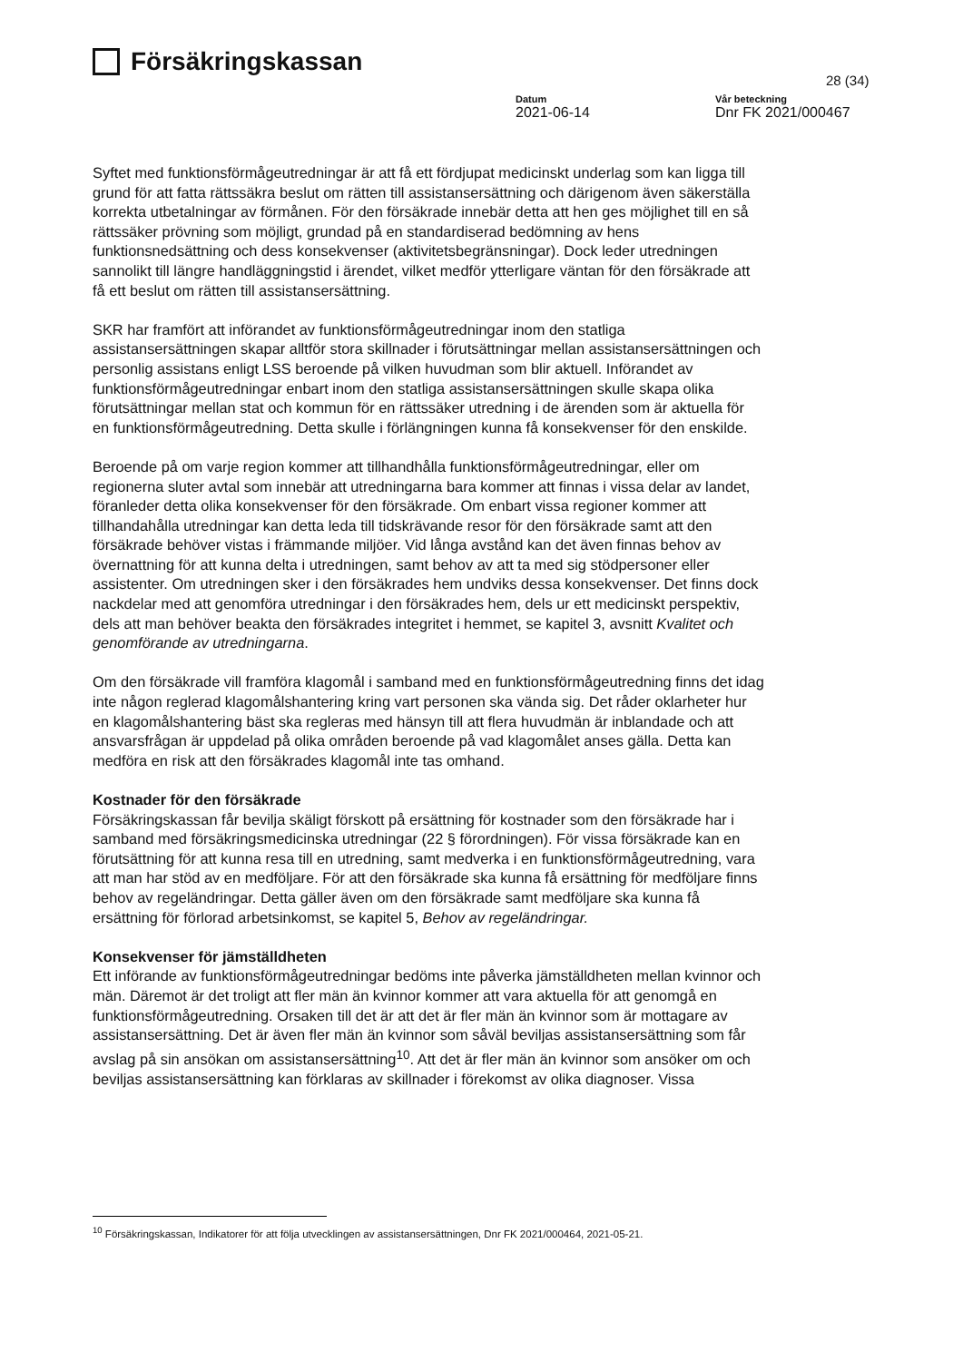Försäkringskassan
28 (34)
Datum
2021-06-14
Vår beteckning
Dnr FK 2021/000467
Syftet med funktionsförmågeutredningar är att få ett fördjupat medicinskt underlag som kan ligga till grund för att fatta rättssäkra beslut om rätten till assistansersättning och därigenom även säkerställa korrekta utbetalningar av förmånen. För den försäkrade innebär detta att hen ges möjlighet till en så rättssäker prövning som möjligt, grundad på en standardiserad bedömning av hens funktionsnedsättning och dess konsekvenser (aktivitetsbegränsningar). Dock leder utredningen sannolikt till längre handläggningstid i ärendet, vilket medför ytterligare väntan för den försäkrade att få ett beslut om rätten till assistansersättning.
SKR har framfört att införandet av funktionsförmågeutredningar inom den statliga assistansersättningen skapar alltför stora skillnader i förutsättningar mellan assistansersättningen och personlig assistans enligt LSS beroende på vilken huvudman som blir aktuell. Införandet av funktionsförmågeutredningar enbart inom den statliga assistansersättningen skulle skapa olika förutsättningar mellan stat och kommun för en rättssäker utredning i de ärenden som är aktuella för en funktionsförmågeutredning. Detta skulle i förlängningen kunna få konsekvenser för den enskilde.
Beroende på om varje region kommer att tillhandhålla funktionsförmågeutredningar, eller om regionerna sluter avtal som innebär att utredningarna bara kommer att finnas i vissa delar av landet, föranleder detta olika konsekvenser för den försäkrade. Om enbart vissa regioner kommer att tillhandahålla utredningar kan detta leda till tidskrävande resor för den försäkrade samt att den försäkrade behöver vistas i främmande miljöer. Vid långa avstånd kan det även finnas behov av övernattning för att kunna delta i utredningen, samt behov av att ta med sig stödpersoner eller assistenter. Om utredningen sker i den försäkrades hem undviks dessa konsekvenser. Det finns dock nackdelar med att genomföra utredningar i den försäkrades hem, dels ur ett medicinskt perspektiv, dels att man behöver beakta den försäkrades integritet i hemmet, se kapitel 3, avsnitt Kvalitet och genomförande av utredningarna.
Om den försäkrade vill framföra klagomål i samband med en funktionsförmågeutredning finns det idag inte någon reglerad klagomålshantering kring vart personen ska vända sig. Det råder oklarheter hur en klagomålshantering bäst ska regleras med hänsyn till att flera huvudmän är inblandade och att ansvarsfrågan är uppdelad på olika områden beroende på vad klagomålet anses gälla. Detta kan medföra en risk att den försäkrades klagomål inte tas omhand.
Kostnader för den försäkrade
Försäkringskassan får bevilja skäligt förskott på ersättning för kostnader som den försäkrade har i samband med försäkringsmedicinska utredningar (22 § förordningen). För vissa försäkrade kan en förutsättning för att kunna resa till en utredning, samt medverka i en funktionsförmågeutredning, vara att man har stöd av en medföljare. För att den försäkrade ska kunna få ersättning för medföljare finns behov av regeländringar. Detta gäller även om den försäkrade samt medföljare ska kunna få ersättning för förlorad arbetsinkomst, se kapitel 5, Behov av regeländringar.
Konsekvenser för jämställdheten
Ett införande av funktionsförmågeutredningar bedöms inte påverka jämställdheten mellan kvinnor och män. Däremot är det troligt att fler män än kvinnor kommer att vara aktuella för att genomgå en funktionsförmågeutredning. Orsaken till det är att det är fler män än kvinnor som är mottagare av assistansersättning. Det är även fler män än kvinnor som såväl beviljas assistansersättning som får avslag på sin ansökan om assistansersättning<sup>10</sup>. Att det är fler män än kvinnor som ansöker om och beviljas assistansersättning kan förklaras av skillnader i förekomst av olika diagnoser. Vissa
<sup>10</sup> Försäkringskassan, Indikatorer för att följa utvecklingen av assistansersättningen, Dnr FK 2021/000464, 2021-05-21.